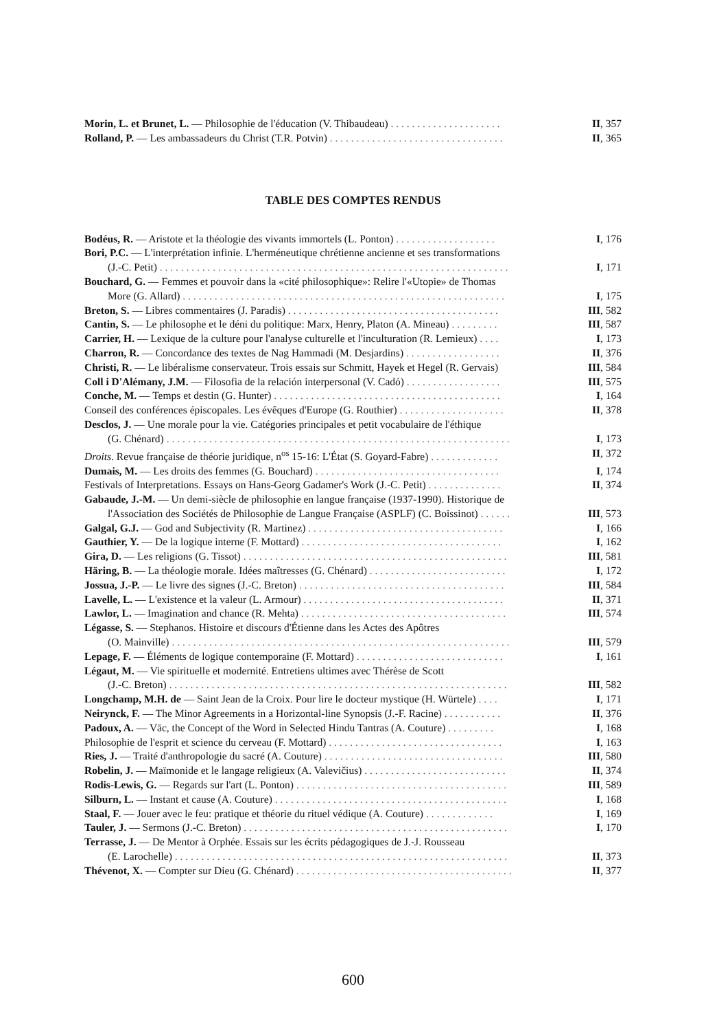Morin, L. et Brunet, L. — Philosophie de l'éducation (V. Thibaudeau) . . . . . . . . . . . . . . . . . . . . . II, 357
Rolland, P. — Les ambassadeurs du Christ (T.R. Potvin) . . . . . . . . . . . . . . . . . . . . . . . . . . . . . . . . . II, 365
TABLE DES COMPTES RENDUS
Bodéus, R. — Aristote et la théologie des vivants immortels (L. Ponton) . . . . . . . . . . . . . . . . . . . I, 176
Bori, P.C. — L'interprétation infinie. L'herméneutique chrétienne ancienne et ses transformations
(J.-C. Petit) . . . . . . . . . . . . . . . . . . . . . . . . . . . . . . . . . . . . . . . . . . . . . . . . . . . . . . . . . . . . . . . . . . I, 171
Bouchard, G. — Femmes et pouvoir dans la «cité philosophique»: Relire l'«Utopie» de Thomas
More (G. Allard) . . . . . . . . . . . . . . . . . . . . . . . . . . . . . . . . . . . . . . . . . . . . . . . . . . . . . . . . . . . . . I, 175
Breton, S. — Libres commentaires (J. Paradis) . . . . . . . . . . . . . . . . . . . . . . . . . . . . . . . . . . . . . . . . III, 582
Cantin, S. — Le philosophe et le déni du politique: Marx, Henry, Platon (A. Mineau) . . . . . . . . . III, 587
Carrier, H. — Lexique de la culture pour l'analyse culturelle et l'inculturation (R. Lemieux) . . . . I, 173
Charron, R. — Concordance des textes de Nag Hammadi (M. Desjardins) . . . . . . . . . . . . . . . . . . II, 376
Christi, R. — Le libéralisme conservateur. Trois essais sur Schmitt, Hayek et Hegel (R. Gervais) III, 584
Coll i D'Alémany, J.M. — Filosofia de la relación interpersonal (V. Cadó) . . . . . . . . . . . . . . . . . . III, 575
Conche, M. — Temps et destin (G. Hunter) . . . . . . . . . . . . . . . . . . . . . . . . . . . . . . . . . . . . . . . . . . . I, 164
Conseil des conférences épiscopales. Les évêques d'Europe (G. Routhier) . . . . . . . . . . . . . . . . . . . . II, 378
Desclos, J. — Une morale pour la vie. Catégories principales et petit vocabulaire de l'éthique
(G. Chénard) . . . . . . . . . . . . . . . . . . . . . . . . . . . . . . . . . . . . . . . . . . . . . . . . . . . . . . . . . . . . . . . . . I, 173
Droits. Revue française de théorie juridique, n<sup>os</sup> 15-16: L'État (S. Goyard-Fabre) . . . . . . . . . . . . . II, 372
Dumais, M. — Les droits des femmes (G. Bouchard) . . . . . . . . . . . . . . . . . . . . . . . . . . . . . . . . . . . I, 174
Festivals of Interpretations. Essays on Hans-Georg Gadamer's Work (J.-C. Petit) . . . . . . . . . . . . . . II, 374
Gabaude, J.-M. — Un demi-siècle de philosophie en langue française (1937-1990). Historique de
l'Association des Sociétés de Philosophie de Langue Française (ASPLF) (C. Boissinot) . . . . . . III, 573
Galgal, G.J. — God and Subjectivity (R. Martinez) . . . . . . . . . . . . . . . . . . . . . . . . . . . . . . . . . . . . . I, 166
Gauthier, Y. — De la logique interne (F. Mottard) . . . . . . . . . . . . . . . . . . . . . . . . . . . . . . . . . . . . . . I, 162
Gira, D. — Les religions (G. Tissot) . . . . . . . . . . . . . . . . . . . . . . . . . . . . . . . . . . . . . . . . . . . . . . . . . . III, 581
Häring, B. — La théologie morale. Idées maîtresses (G. Chénard) . . . . . . . . . . . . . . . . . . . . . . . . . . I, 172
Jossua, J.-P. — Le livre des signes (J.-C. Breton) . . . . . . . . . . . . . . . . . . . . . . . . . . . . . . . . . . . . . . . III, 584
Lavelle, L. — L'existence et la valeur (L. Armour) . . . . . . . . . . . . . . . . . . . . . . . . . . . . . . . . . . . . . . II, 371
Lawlor, L. — Imagination and chance (R. Mehta) . . . . . . . . . . . . . . . . . . . . . . . . . . . . . . . . . . . . . . . III, 574
Légasse, S. — Stephanos. Histoire et discours d'Étienne dans les Actes des Apôtres
(O. Mainville) . . . . . . . . . . . . . . . . . . . . . . . . . . . . . . . . . . . . . . . . . . . . . . . . . . . . . . . . . . . . . . . . III, 579
Lepage, F. — Éléments de logique contemporaine (F. Mottard) . . . . . . . . . . . . . . . . . . . . . . . . . . . . I, 161
Légaut, M. — Vie spirituelle et modernité. Entretiens ultimes avec Thérèse de Scott
(J.-C. Breton) . . . . . . . . . . . . . . . . . . . . . . . . . . . . . . . . . . . . . . . . . . . . . . . . . . . . . . . . . . . . . . . . III, 582
Longchamp, M.H. de — Saint Jean de la Croix. Pour lire le docteur mystique (H. Würtele) . . . . I, 171
Neirynck, F. — The Minor Agreements in a Horizontal-line Synopsis (J.-F. Racine) . . . . . . . . . . . II, 376
Padoux, A. — Vāc, the Concept of the Word in Selected Hindu Tantras (A. Couture) . . . . . . . . . I, 168
Philosophie de l'esprit et science du cerveau (F. Mottard) . . . . . . . . . . . . . . . . . . . . . . . . . . . . . . . . . I, 163
Ries, J. — Traité d'anthropologie du sacré (A. Couture) . . . . . . . . . . . . . . . . . . . . . . . . . . . . . . . . . . III, 580
Robelin, J. — Maïmonide et le langage religieux (A. Valevičius) . . . . . . . . . . . . . . . . . . . . . . . . . . . II, 374
Rodis-Lewis, G. — Regards sur l'art (L. Ponton) . . . . . . . . . . . . . . . . . . . . . . . . . . . . . . . . . . . . . . . . III, 589
Silburn, L. — Instant et cause (A. Couture) . . . . . . . . . . . . . . . . . . . . . . . . . . . . . . . . . . . . . . . . . . . . I, 168
Staal, F. — Jouer avec le feu: pratique et théorie du rituel védique (A. Couture) . . . . . . . . . . . . . I, 169
Tauler, J. — Sermons (J.-C. Breton) . . . . . . . . . . . . . . . . . . . . . . . . . . . . . . . . . . . . . . . . . . . . . . . . . . I, 170
Terrasse, J. — De Mentor à Orphée. Essais sur les écrits pédagogiques de J.-J. Rousseau
(E. Larochelle) . . . . . . . . . . . . . . . . . . . . . . . . . . . . . . . . . . . . . . . . . . . . . . . . . . . . . . . . . . . . . . . II, 373
Thévenot, X. — Compter sur Dieu (G. Chénard) . . . . . . . . . . . . . . . . . . . . . . . . . . . . . . . . . . . . . . . . . II, 377
600